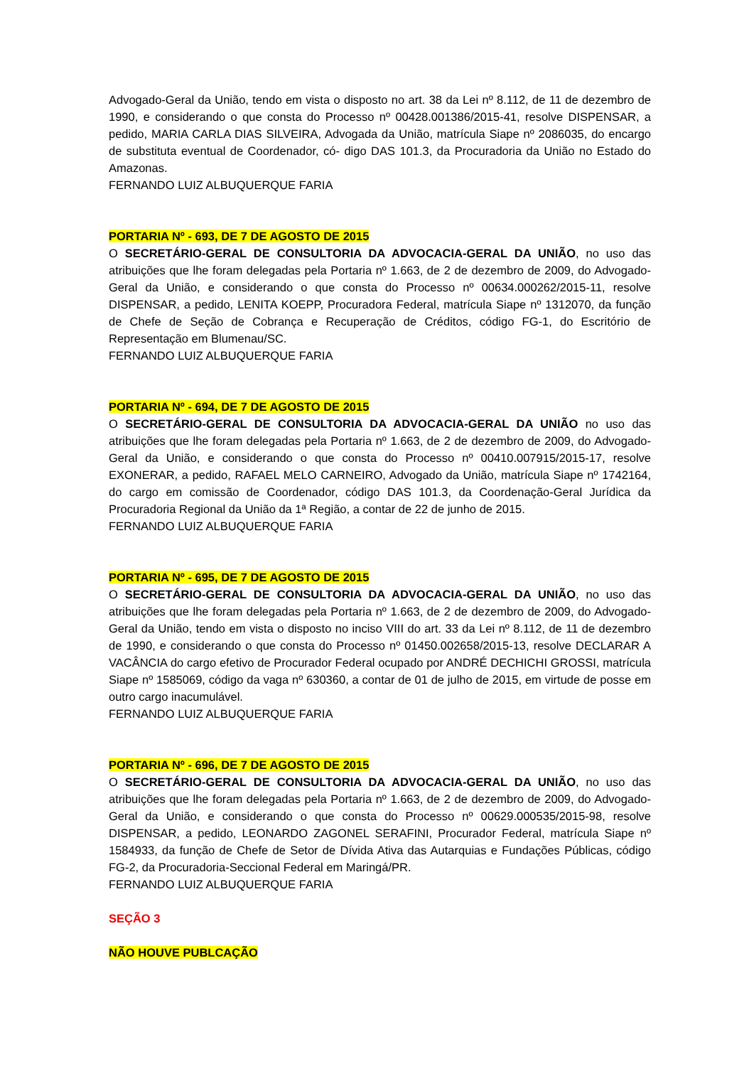Advogado-Geral da União, tendo em vista o disposto no art. 38 da Lei nº 8.112, de 11 de dezembro de 1990, e considerando o que consta do Processo nº 00428.001386/2015-41, resolve DISPENSAR, a pedido, MARIA CARLA DIAS SILVEIRA, Advogada da União, matrícula Siape nº 2086035, do encargo de substituta eventual de Coordenador, có- digo DAS 101.3, da Procuradoria da União no Estado do Amazonas.
FERNANDO LUIZ ALBUQUERQUE FARIA
PORTARIA Nº - 693, DE 7 DE AGOSTO DE 2015
O SECRETÁRIO-GERAL DE CONSULTORIA DA ADVOCACIA-GERAL DA UNIÃO, no uso das atribuições que lhe foram delegadas pela Portaria nº 1.663, de 2 de dezembro de 2009, do Advogado-Geral da União, e considerando o que consta do Processo nº 00634.000262/2015-11, resolve DISPENSAR, a pedido, LENITA KOEPP, Procuradora Federal, matrícula Siape nº 1312070, da função de Chefe de Seção de Cobrança e Recuperação de Créditos, código FG-1, do Escritório de Representação em Blumenau/SC.
FERNANDO LUIZ ALBUQUERQUE FARIA
PORTARIA Nº - 694, DE 7 DE AGOSTO DE 2015
O SECRETÁRIO-GERAL DE CONSULTORIA DA ADVOCACIA-GERAL DA UNIÃO no uso das atribuições que lhe foram delegadas pela Portaria nº 1.663, de 2 de dezembro de 2009, do Advogado-Geral da União, e considerando o que consta do Processo nº 00410.007915/2015-17, resolve EXONERAR, a pedido, RAFAEL MELO CARNEIRO, Advogado da União, matrícula Siape nº 1742164, do cargo em comissão de Coordenador, código DAS 101.3, da Coordenação-Geral Jurídica da Procuradoria Regional da União da 1ª Região, a contar de 22 de junho de 2015.
FERNANDO LUIZ ALBUQUERQUE FARIA
PORTARIA Nº - 695, DE 7 DE AGOSTO DE 2015
O SECRETÁRIO-GERAL DE CONSULTORIA DA ADVOCACIA-GERAL DA UNIÃO, no uso das atribuições que lhe foram delegadas pela Portaria nº 1.663, de 2 de dezembro de 2009, do Advogado-Geral da União, tendo em vista o disposto no inciso VIII do art. 33 da Lei nº 8.112, de 11 de dezembro de 1990, e considerando o que consta do Processo nº 01450.002658/2015-13, resolve DECLARAR A VACÂNCIA do cargo efetivo de Procurador Federal ocupado por ANDRÉ DECHICHI GROSSI, matrícula Siape nº 1585069, código da vaga nº 630360, a contar de 01 de julho de 2015, em virtude de posse em outro cargo inacumulável.
FERNANDO LUIZ ALBUQUERQUE FARIA
PORTARIA Nº - 696, DE 7 DE AGOSTO DE 2015
O SECRETÁRIO-GERAL DE CONSULTORIA DA ADVOCACIA-GERAL DA UNIÃO, no uso das atribuições que lhe foram delegadas pela Portaria nº 1.663, de 2 de dezembro de 2009, do Advogado-Geral da União, e considerando o que consta do Processo nº 00629.000535/2015-98, resolve DISPENSAR, a pedido, LEONARDO ZAGONEL SERAFINI, Procurador Federal, matrícula Siape nº 1584933, da função de Chefe de Setor de Dívida Ativa das Autarquias e Fundações Públicas, código FG-2, da Procuradoria-Seccional Federal em Maringá/PR.
FERNANDO LUIZ ALBUQUERQUE FARIA
SEÇÃO 3
NÃO HOUVE PUBLCAÇÃO